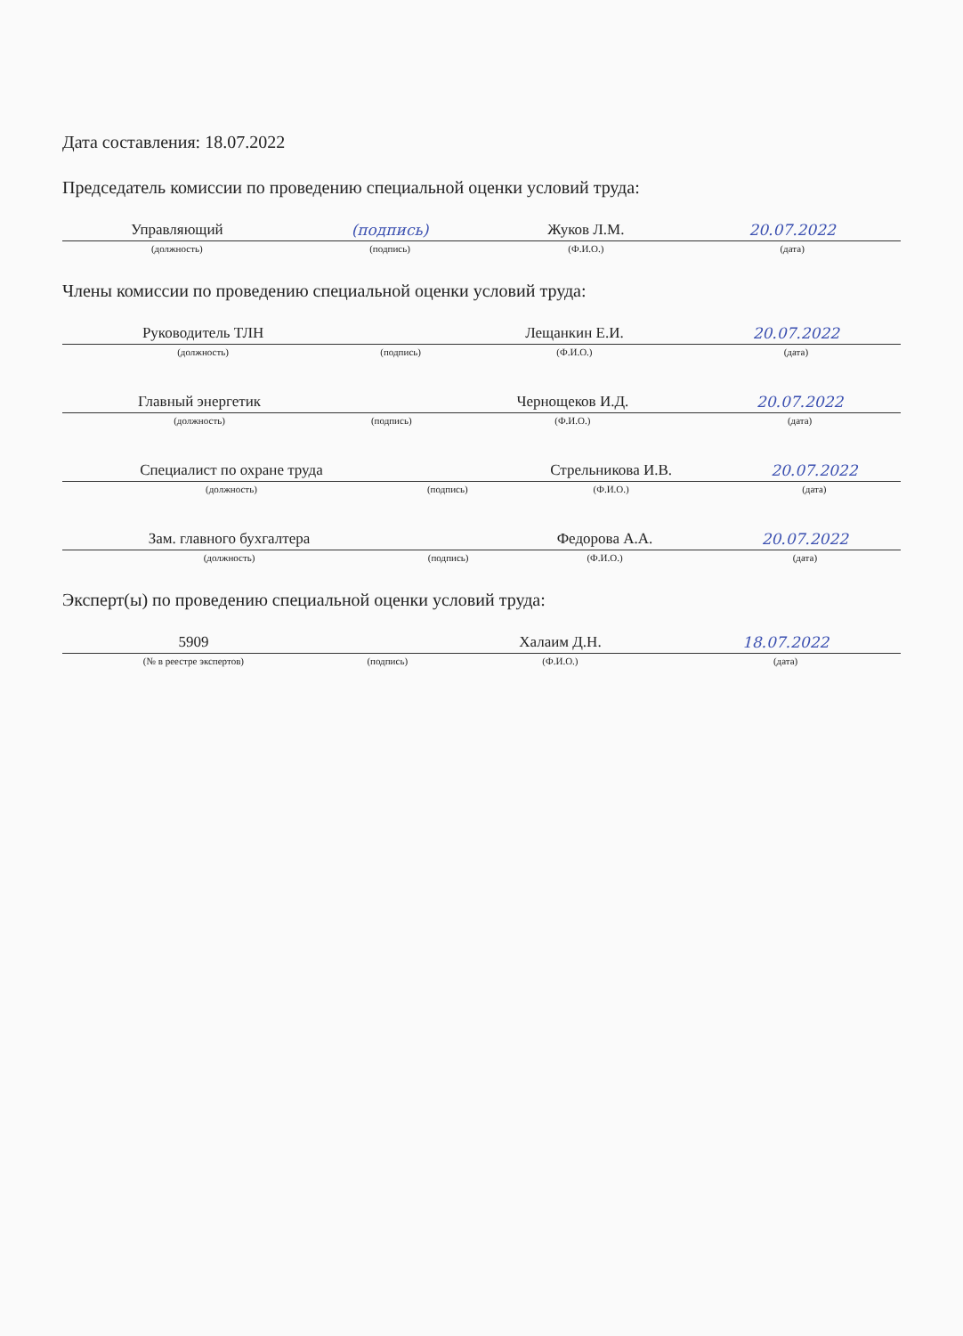Дата составления: 18.07.2022
Председатель комиссии по проведению специальной оценки условий труда:
| Управляющий | (подпись) | Жуков Л.М. | 20.07.2022 |
| (должность) | (подпись) | (Ф.И.О.) | (дата) |
Члены комиссии по проведению специальной оценки условий труда:
| Руководитель ТЛН | | Лещанкин Е.И. | 20.07.2022 |
| (должность) | (подпись) | (Ф.И.О.) | (дата) |
| Главный энергетик | | Чернощеков И.Д. | 20.07.2022 |
| (должность) | (подпись) | (Ф.И.О.) | (дата) |
| Специалист по охране труда | | Стрельникова И.В. | 20.07.2022 |
| (должность) | (подпись) | (Ф.И.О.) | (дата) |
| Зам. главного бухгалтера | | Федорова А.А. | 20.07.2022 |
| (должность) | (подпись) | (Ф.И.О.) | (дата) |
Эксперт(ы) по проведению специальной оценки условий труда:
| 5909 | | Халаим Д.Н. | 18.07.2022 |
| (№ в реестре экспертов) | (подпись) | (Ф.И.О.) | (дата) |